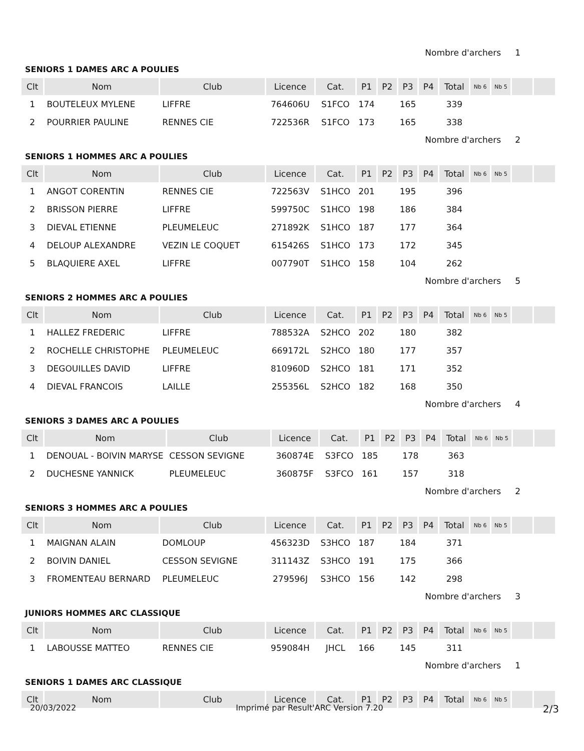Nombre d'archers 1
SENIORS 1 DAMES ARC A POULIES
| Clt | Nom | Club | Licence | Cat. | P1 | P2 | P3 | P4 | Total | Nb 6 | Nb 5 | | |
| --- | --- | --- | --- | --- | --- | --- | --- | --- | --- | --- | --- | --- | --- |
| 1 | BOUTELEUX MYLENE | LIFFRE | 764606U | S1FCO | 174 | | 165 | | 339 | | | | |
| 2 | POURRIER PAULINE | RENNES CIE | 722536R | S1FCO | 173 | | 165 | | 338 | | | | |
Nombre d'archers 2
SENIORS 1 HOMMES ARC A POULIES
| Clt | Nom | Club | Licence | Cat. | P1 | P2 | P3 | P4 | Total | Nb 6 | Nb 5 | | |
| --- | --- | --- | --- | --- | --- | --- | --- | --- | --- | --- | --- | --- | --- |
| 1 | ANGOT CORENTIN | RENNES CIE | 722563V | S1HCO | 201 | | 195 | | 396 | | | | |
| 2 | BRISSON PIERRE | LIFFRE | 599750C | S1HCO | 198 | | 186 | | 384 | | | | |
| 3 | DIEVAL ETIENNE | PLEUMELEUC | 271892K | S1HCO | 187 | | 177 | | 364 | | | | |
| 4 | DELOUP ALEXANDRE | VEZIN LE COQUET | 615426S | S1HCO | 173 | | 172 | | 345 | | | | |
| 5 | BLAQUIERE AXEL | LIFFRE | 007790T | S1HCO | 158 | | 104 | | 262 | | | | |
Nombre d'archers 5
SENIORS 2 HOMMES ARC A POULIES
| Clt | Nom | Club | Licence | Cat. | P1 | P2 | P3 | P4 | Total | Nb 6 | Nb 5 | | |
| --- | --- | --- | --- | --- | --- | --- | --- | --- | --- | --- | --- | --- | --- |
| 1 | HALLEZ FREDERIC | LIFFRE | 788532A | S2HCO | 202 | | 180 | | 382 | | | | |
| 2 | ROCHELLE CHRISTOPHE | PLEUMELEUC | 669172L | S2HCO | 180 | | 177 | | 357 | | | | |
| 3 | DEGOUILLES DAVID | LIFFRE | 810960D | S2HCO | 181 | | 171 | | 352 | | | | |
| 4 | DIEVAL FRANCOIS | LAILLE | 255356L | S2HCO | 182 | | 168 | | 350 | | | | |
Nombre d'archers 4
SENIORS 3 DAMES ARC A POULIES
| Clt | Nom | Club | Licence | Cat. | P1 | P2 | P3 | P4 | Total | Nb 6 | Nb 5 | | |
| --- | --- | --- | --- | --- | --- | --- | --- | --- | --- | --- | --- | --- | --- |
| 1 | DENOUAL - BOIVIN MARYSE | CESSON SEVIGNE | 360874E | S3FCO | 185 | | 178 | | 363 | | | | |
| 2 | DUCHESNE YANNICK | PLEUMELEUC | 360875F | S3FCO | 161 | | 157 | | 318 | | | | |
Nombre d'archers 2
SENIORS 3 HOMMES ARC A POULIES
| Clt | Nom | Club | Licence | Cat. | P1 | P2 | P3 | P4 | Total | Nb 6 | Nb 5 | | |
| --- | --- | --- | --- | --- | --- | --- | --- | --- | --- | --- | --- | --- | --- |
| 1 | MAIGNAN ALAIN | DOMLOUP | 456323D | S3HCO | 187 | | 184 | | 371 | | | | |
| 2 | BOIVIN DANIEL | CESSON SEVIGNE | 311143Z | S3HCO | 191 | | 175 | | 366 | | | | |
| 3 | FROMENTEAU BERNARD | PLEUMELEUC | 279596J | S3HCO | 156 | | 142 | | 298 | | | | |
Nombre d'archers 3
JUNIORS HOMMES ARC CLASSIQUE
| Clt | Nom | Club | Licence | Cat. | P1 | P2 | P3 | P4 | Total | Nb 6 | Nb 5 | | |
| --- | --- | --- | --- | --- | --- | --- | --- | --- | --- | --- | --- | --- | --- |
| 1 | LABOUSSE MATTEO | RENNES CIE | 959084H | JHCL | 166 | | 145 | | 311 | | | | |
Nombre d'archers 1
SENIORS 1 DAMES ARC CLASSIQUE
| Clt | Nom | Club | Licence | Cat. | P1 | P2 | P3 | P4 | Total | Nb 6 | Nb 5 | | |
| --- | --- | --- | --- | --- | --- | --- | --- | --- | --- | --- | --- | --- | --- |
20/03/2022 Imprimé par Result'ARC Version 7.20 2/3